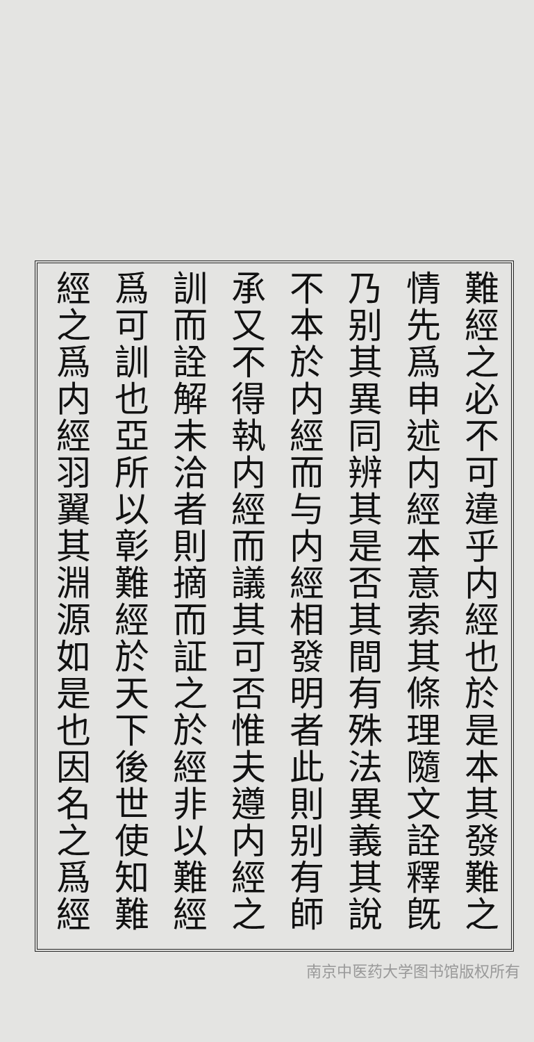難經之必不可違乎内經也於是本其發難之
情先爲申述内經本意索其條理隨文詮釋旣
乃别其異同辨其是否其間有殊法異義其說
不本於内經而与内經相發明者此則别有師
承又不得執内經而議其可否惟夫遵内經之
訓而詮解未洽者則摘而証之於經非以難經
爲可訓也亞所以彰難經於天下後世使知難
經之爲内經羽翼其淵源如是也因名之爲經
南京中医药大学图书馆版权所有